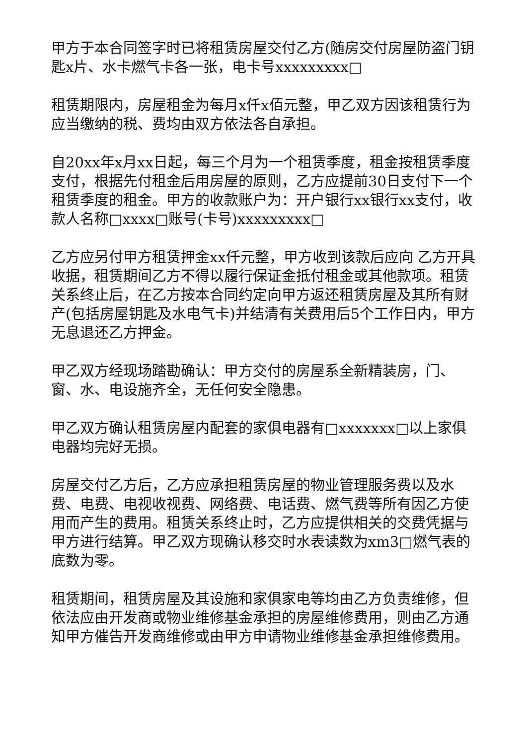甲方于本合同签字时已将租赁房屋交付乙方(随房交付房屋防盗门钥匙x片、水卡燃气卡各一张，电卡号xxxxxxxxx□
租赁期限内，房屋租金为每月x仟x佰元整，甲乙双方因该租赁行为应当缴纳的税、费均由双方依法各自承担。
自20xx年x月xx日起，每三个月为一个租赁季度，租金按租赁季度支付，根据先付租金后用房屋的原则，乙方应提前30日支付下一个租赁季度的租金。甲方的收款账户为：开户银行xx银行xx支付，收款人名称□xxxx□账号(卡号)xxxxxxxxx□
乙方应另付甲方租赁押金xx仟元整，甲方收到该款后应向 乙方开具收据，租赁期间乙方不得以履行保证金抵付租金或其他款项。租赁关系终止后，在乙方按本合同约定向甲方返还租赁房屋及其所有财产(包括房屋钥匙及水电气卡)并结清有关费用后5个工作日内，甲方无息退还乙方押金。
甲乙双方经现场踏勘确认：甲方交付的房屋系全新精装房，门、窗、水、电设施齐全，无任何安全隐患。
甲乙双方确认租赁房屋内配套的家俱电器有□xxxxxxx□以上家俱电器均完好无损。
房屋交付乙方后，乙方应承担租赁房屋的物业管理服务费以及水费、电费、电视收视费、网络费、电话费、燃气费等所有因乙方使用而产生的费用。租赁关系终止时，乙方应提供相关的交费凭据与甲方进行结算。甲乙双方现确认移交时水表读数为xm3□燃气表的底数为零。
租赁期间，租赁房屋及其设施和家俱家电等均由乙方负责维修，但依法应由开发商或物业维修基金承担的房屋维修费用，则由乙方通知甲方催告开发商维修或由甲方申请物业维修基金承担维修费用。